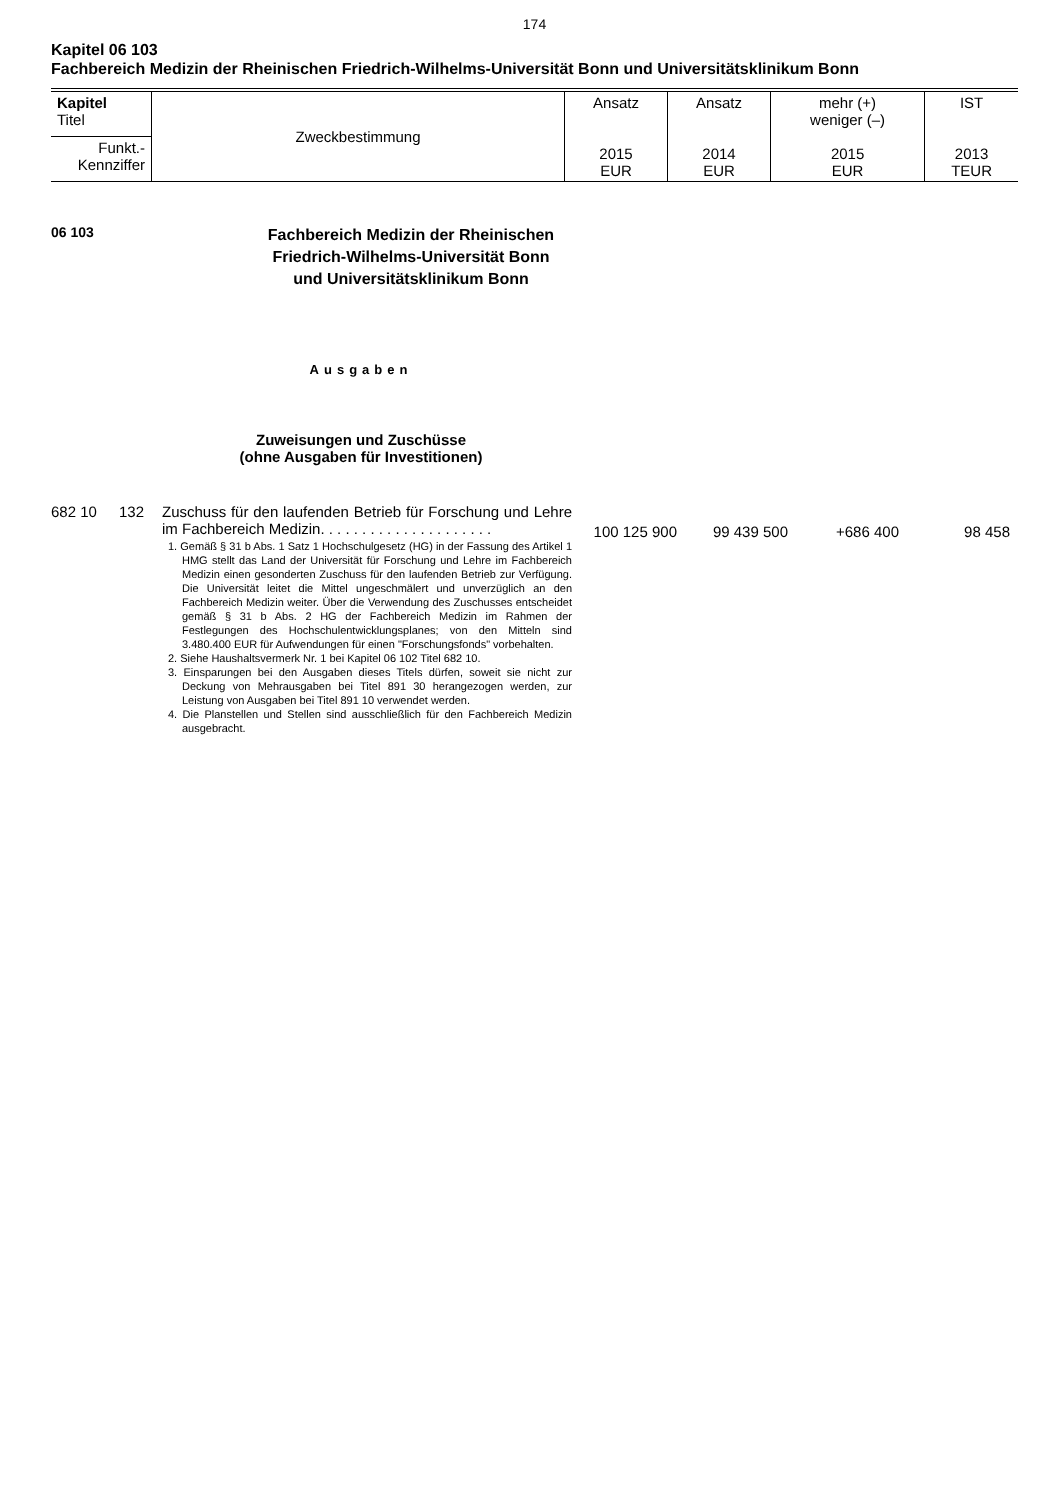174
Kapitel 06 103
Fachbereich Medizin der Rheinischen Friedrich-Wilhelms-Universität Bonn und Universitätsklinikum Bonn
| Kapitel Titel | Zweckbestimmung | Ansatz 2015 EUR | Ansatz 2014 EUR | mehr (+) weniger (–) 2015 EUR | IST 2013 TEUR |
| Funkt.- Kennziffer | | | | | |
06 103
Fachbereich Medizin der Rheinischen
Friedrich-Wilhelms-Universität Bonn
und Universitätsklinikum Bonn
Ausgaben
Zuweisungen und Zuschüsse
(ohne Ausgaben für Investitionen)
682 10 132 Zuschuss für den laufenden Betrieb für Forschung und Lehre im Fachbereich Medizin. . . . . . . . . . . . . . . . . . . . .
1. Gemäß § 31 b Abs. 1 Satz 1 Hochschulgesetz (HG) in der Fassung des Artikel 1 HMG stellt das Land der Universität für Forschung und Lehre im Fachbereich Medizin einen gesonderten Zuschuss für den laufenden Betrieb zur Verfügung. Die Universität leitet die Mittel ungeschmälert und unverzüglich an den Fachbereich Medizin weiter. Über die Verwendung des Zuschusses entscheidet gemäß § 31 b Abs. 2 HG der Fachbereich Medizin im Rahmen der Festlegungen des Hochschulentwicklungsplanes; von den Mitteln sind 3.480.400 EUR für Aufwendungen für einen "Forschungsfonds" vorbehalten.
2. Siehe Haushaltsvermerk Nr. 1 bei Kapitel 06 102 Titel 682 10.
3. Einsparungen bei den Ausgaben dieses Titels dürfen, soweit sie nicht zur Deckung von Mehrausgaben bei Titel 891 30 herangezogen werden, zur Leistung von Ausgaben bei Titel 891 10 verwendet werden.
4. Die Planstellen und Stellen sind ausschließlich für den Fachbereich Medizin ausgebracht.
100 125 900 99 439 500 +686 400 98 458